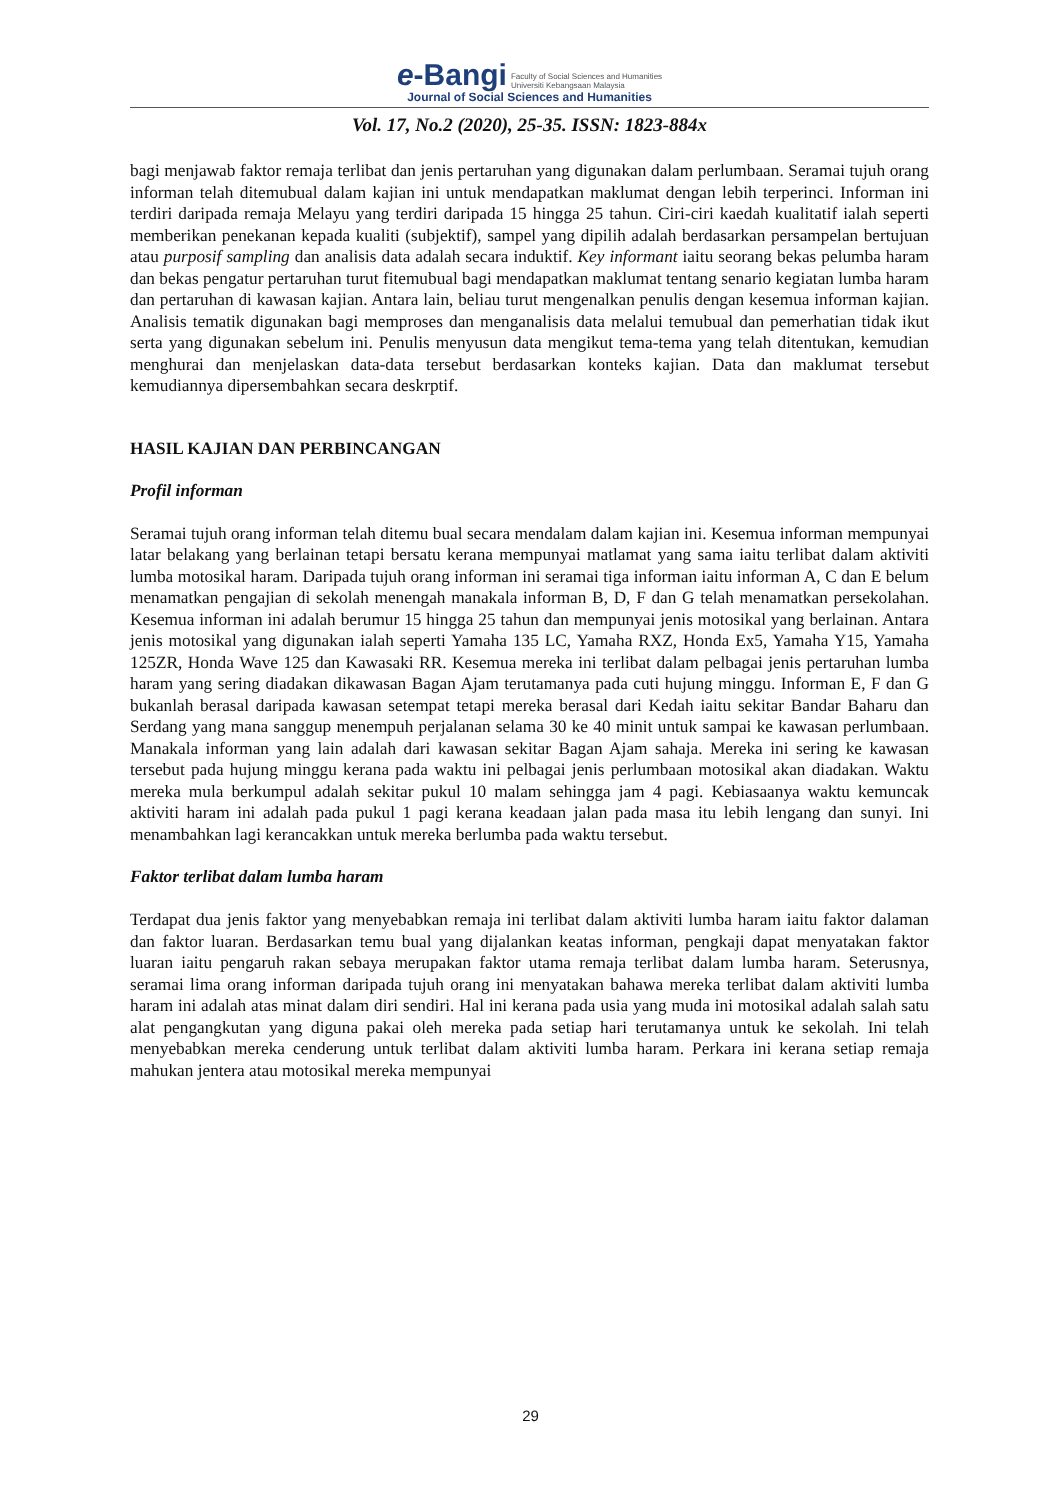e-Bangi Faculty of Social Sciences and Humanities
Universiti Kebangsaan Malaysia
Journal of Social Sciences and Humanities
Vol. 17, No.2 (2020), 25-35. ISSN: 1823-884x
bagi menjawab faktor remaja terlibat dan jenis pertaruhan yang digunakan dalam perlumbaan. Seramai tujuh orang informan telah ditemubual dalam kajian ini untuk mendapatkan maklumat dengan lebih terperinci. Informan ini terdiri daripada remaja Melayu yang terdiri daripada 15 hingga 25 tahun. Ciri-ciri kaedah kualitatif ialah seperti memberikan penekanan kepada kualiti (subjektif), sampel yang dipilih adalah berdasarkan persampelan bertujuan atau purposif sampling dan analisis data adalah secara induktif. Key informant iaitu seorang bekas pelumba haram dan bekas pengatur pertaruhan turut fitemubual bagi mendapatkan maklumat tentang senario kegiatan lumba haram dan pertaruhan di kawasan kajian. Antara lain, beliau turut mengenalkan penulis dengan kesemua informan kajian. Analisis tematik digunakan bagi memproses dan menganalisis data melalui temubual dan pemerhatian tidak ikut serta yang digunakan sebelum ini. Penulis menyusun data mengikut tema-tema yang telah ditentukan, kemudian menghurai dan menjelaskan data-data tersebut berdasarkan konteks kajian. Data dan maklumat tersebut kemudiannya dipersembahkan secara deskrptif.
HASIL KAJIAN DAN PERBINCANGAN
Profil informan
Seramai tujuh orang informan telah ditemu bual secara mendalam dalam kajian ini. Kesemua informan mempunyai latar belakang yang berlainan tetapi bersatu kerana mempunyai matlamat yang sama iaitu terlibat dalam aktiviti lumba motosikal haram. Daripada tujuh orang informan ini seramai tiga informan iaitu informan A, C dan E belum menamatkan pengajian di sekolah menengah manakala informan B, D, F dan G telah menamatkan persekolahan. Kesemua informan ini adalah berumur 15 hingga 25 tahun dan mempunyai jenis motosikal yang berlainan. Antara jenis motosikal yang digunakan ialah seperti Yamaha 135 LC, Yamaha RXZ, Honda Ex5, Yamaha Y15, Yamaha 125ZR, Honda Wave 125 dan Kawasaki RR. Kesemua mereka ini terlibat dalam pelbagai jenis pertaruhan lumba haram yang sering diadakan dikawasan Bagan Ajam terutamanya pada cuti hujung minggu. Informan E, F dan G bukanlah berasal daripada kawasan setempat tetapi mereka berasal dari Kedah iaitu sekitar Bandar Baharu dan Serdang yang mana sanggup menempuh perjalanan selama 30 ke 40 minit untuk sampai ke kawasan perlumbaan. Manakala informan yang lain adalah dari kawasan sekitar Bagan Ajam sahaja. Mereka ini sering ke kawasan tersebut pada hujung minggu kerana pada waktu ini pelbagai jenis perlumbaan motosikal akan diadakan. Waktu mereka mula berkumpul adalah sekitar pukul 10 malam sehingga jam 4 pagi. Kebiasaanya waktu kemuncak aktiviti haram ini adalah pada pukul 1 pagi kerana keadaan jalan pada masa itu lebih lengang dan sunyi. Ini menambahkan lagi kerancakkan untuk mereka berlumba pada waktu tersebut.
Faktor terlibat dalam lumba haram
Terdapat dua jenis faktor yang menyebabkan remaja ini terlibat dalam aktiviti lumba haram iaitu faktor dalaman dan faktor luaran. Berdasarkan temu bual yang dijalankan keatas informan, pengkaji dapat menyatakan faktor luaran iaitu pengaruh rakan sebaya merupakan faktor utama remaja terlibat dalam lumba haram. Seterusnya, seramai lima orang informan daripada tujuh orang ini menyatakan bahawa mereka terlibat dalam aktiviti lumba haram ini adalah atas minat dalam diri sendiri. Hal ini kerana pada usia yang muda ini motosikal adalah salah satu alat pengangkutan yang diguna pakai oleh mereka pada setiap hari terutamanya untuk ke sekolah. Ini telah menyebabkan mereka cenderung untuk terlibat dalam aktiviti lumba haram. Perkara ini kerana setiap remaja mahukan jentera atau motosikal mereka mempunyai
29